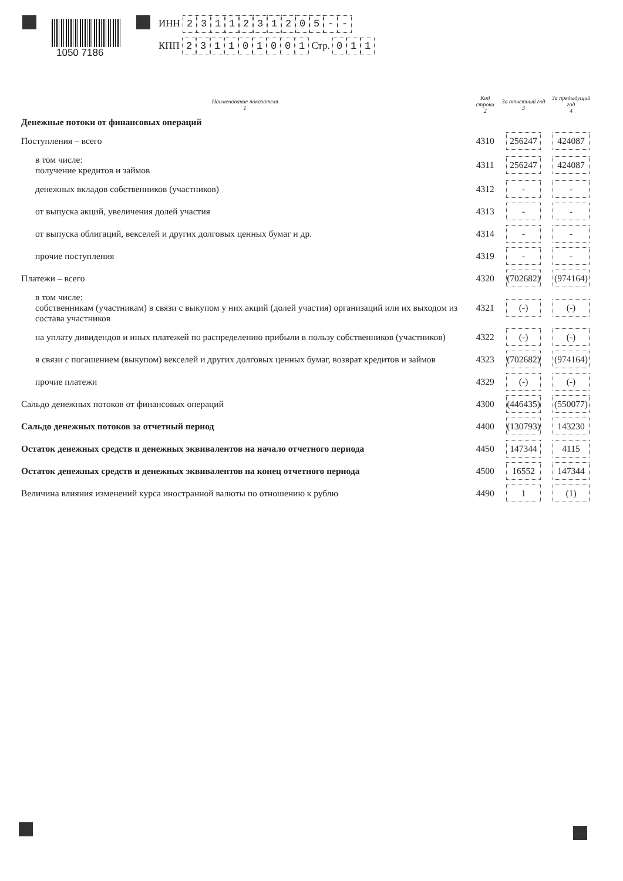1050 7186
ИНН 2311231205 - -
КПП 231101001 Стр. 011
| Наименование показателя 1 | Код строки 2 | За отчетный год 3 | За предыдущий год 4 |
| --- | --- | --- | --- |
| Денежные потоки от финансовых операций | | | |
| Поступления – всего | 4310 | 256247 | 424087 |
| в том числе: получение кредитов и займов | 4311 | 256247 | 424087 |
| денежных вкладов собственников (участников) | 4312 | - | - |
| от выпуска акций, увеличения долей участия | 4313 | - | - |
| от выпуска облигаций, векселей и других долговых ценных бумаг и др. | 4314 | - | - |
| прочие поступления | 4319 | - | - |
| Платежи – всего | 4320 | (702682) | (974164) |
| в том числе: собственникам (участникам) в связи с выкупом у них акций (долей участия) организаций или их выходом из состава участников | 4321 | (-) | (-) |
| на уплату дивидендов и иных платежей по распределению прибыли в пользу собственников (участников) | 4322 | (-) | (-) |
| в связи с погашением (выкупом) векселей и других долговых ценных бумаг, возврат кредитов и займов | 4323 | (702682) | (974164) |
| прочие платежи | 4329 | (-) | (-) |
| Сальдо денежных потоков от финансовых операций | 4300 | (446435) | (550077) |
| Сальдо денежных потоков за отчетный период | 4400 | (130793) | 143230 |
| Остаток денежных средств и денежных эквивалентов на начало отчетного периода | 4450 | 147344 | 4115 |
| Остаток денежных средств и денежных эквивалентов на конец отчетного периода | 4500 | 16552 | 147344 |
| Величина влияния изменений курса иностранной валюты по отношению к рублю | 4490 | 1 | (1) |